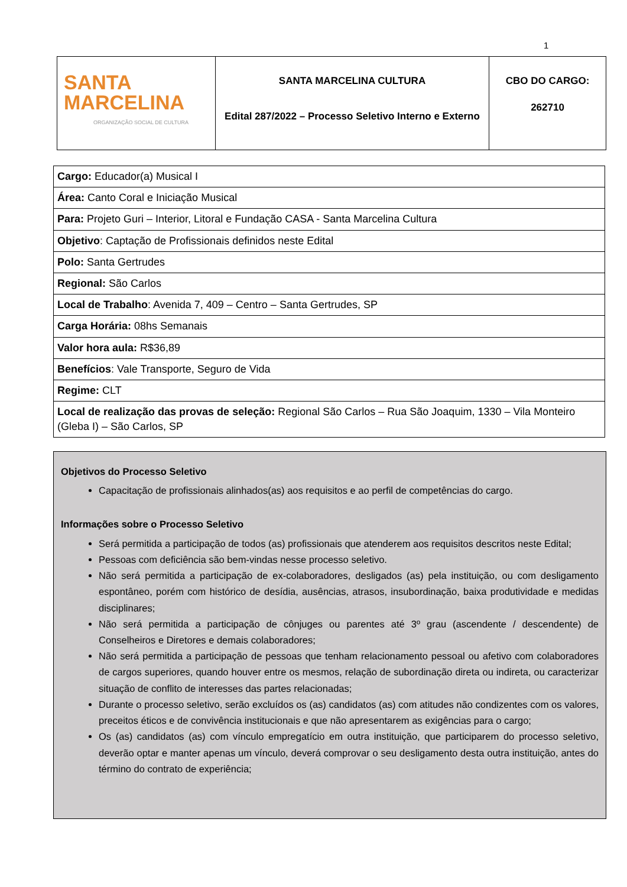1
| SANTA MARCELINA ORGANIZAÇÃO SOCIAL DE CULTURA | SANTA MARCELINA CULTURA Edital 287/2022 – Processo Seletivo Interno e Externo | CBO DO CARGO: 262710 |
| Cargo: Educador(a) Musical I |
| Área: Canto Coral e Iniciação Musical |
| Para: Projeto Guri – Interior, Litoral e Fundação CASA - Santa Marcelina Cultura |
| Objetivo : Captação de Profissionais definidos neste Edital |
| Polo: Santa Gertrudes |
| Regional: São Carlos |
| Local de Trabalho : Avenida 7, 409 – Centro – Santa Gertrudes, SP |
| Carga Horária: 08hs Semanais |
| Valor hora aula: R$36,89 |
| Benefícios : Vale Transporte, Seguro de Vida |
| Regime: CLT |
| Local de realização das provas de seleção: Regional São Carlos – Rua São Joaquim, 1330 – Vila Monteiro (Gleba I) – São Carlos, SP |
Objetivos do Processo Seletivo
Capacitação de profissionais alinhados(as) aos requisitos e ao perfil de competências do cargo.
Informações sobre o Processo Seletivo
Será permitida a participação de todos (as) profissionais que atenderem aos requisitos descritos neste Edital;
Pessoas com deficiência são bem-vindas nesse processo seletivo.
Não será permitida a participação de ex-colaboradores, desligados (as) pela instituição, ou com desligamento espontâneo, porém com histórico de desídia, ausências, atrasos, insubordinação, baixa produtividade e medidas disciplinares;
Não será permitida a participação de cônjuges ou parentes até 3º grau (ascendente / descendente) de Conselheiros e Diretores e demais colaboradores;
Não será permitida a participação de pessoas que tenham relacionamento pessoal ou afetivo com colaboradores de cargos superiores, quando houver entre os mesmos, relação de subordinação direta ou indireta, ou caracterizar situação de conflito de interesses das partes relacionadas;
Durante o processo seletivo, serão excluídos os (as) candidatos (as) com atitudes não condizentes com os valores, preceitos éticos e de convivência institucionais e que não apresentarem as exigências para o cargo;
Os (as) candidatos (as) com vínculo empregatício em outra instituição, que participarem do processo seletivo, deverão optar e manter apenas um vínculo, deverá comprovar o seu desligamento desta outra instituição, antes do término do contrato de experiência;